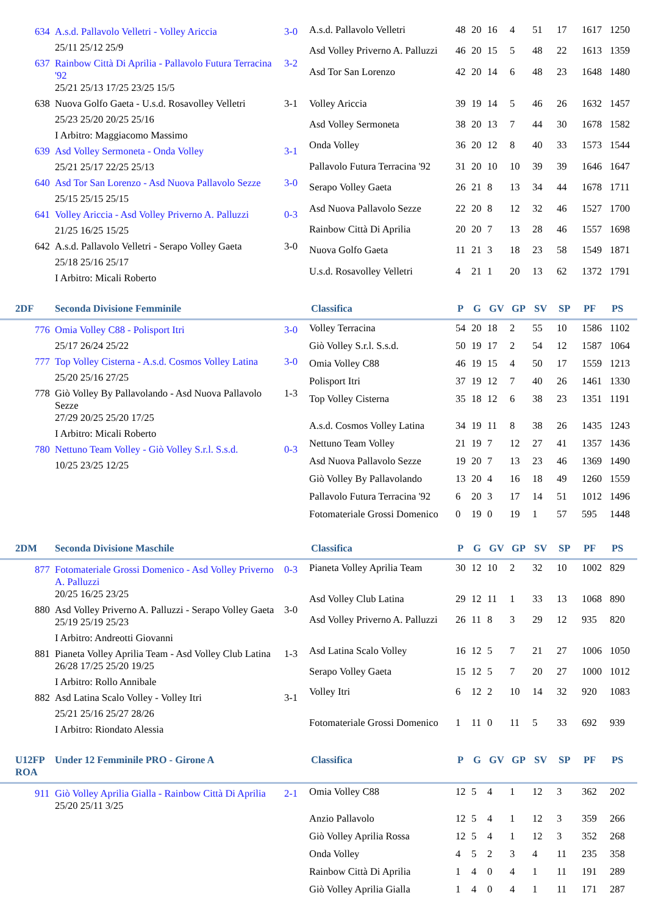634 A.s.d. Pallavolo Velletri - Volley Ariccia 3-0
25/11 25/12 25/9
637 Rainbow Città Di Aprilia - Pallavolo Futura Terracina '92 3-2
25/21 25/13 17/25 23/25 15/5
638 Nuova Golfo Gaeta - U.s.d. Rosavolley Velletri 3-1
25/23 25/20 20/25 25/16
I Arbitro: Maggiacomo Massimo
639 Asd Volley Sermoneta - Onda Volley 3-1
25/21 25/17 22/25 25/13
640 Asd Tor San Lorenzo - Asd Nuova Pallavolo Sezze 3-0
25/15 25/15 25/15
641 Volley Ariccia - Asd Volley Priverno A. Palluzzi 0-3
21/25 16/25 15/25
642 A.s.d. Pallavolo Velletri - Serapo Volley Gaeta 3-0
25/18 25/16 25/17
I Arbitro: Micali Roberto
| A.s.d. Pallavolo Velletri | 48 | 20 | 16 | 4 | 51 | 17 | 1617 | 1250 |
| Asd Volley Priverno A. Palluzzi | 46 | 20 | 15 | 5 | 48 | 22 | 1613 | 1359 |
| Asd Tor San Lorenzo | 42 | 20 | 14 | 6 | 48 | 23 | 1648 | 1480 |
| Volley Ariccia | 39 | 19 | 14 | 5 | 46 | 26 | 1632 | 1457 |
| Asd Volley Sermoneta | 38 | 20 | 13 | 7 | 44 | 30 | 1678 | 1582 |
| Onda Volley | 36 | 20 | 12 | 8 | 40 | 33 | 1573 | 1544 |
| Pallavolo Futura Terracina '92 | 31 | 20 | 10 | 10 | 39 | 39 | 1646 | 1647 |
| Serapo Volley Gaeta | 26 | 21 | 8 | 13 | 34 | 44 | 1678 | 1711 |
| Asd Nuova Pallavolo Sezze | 22 | 20 | 8 | 12 | 32 | 46 | 1527 | 1700 |
| Rainbow Città Di Aprilia | 20 | 20 | 7 | 13 | 28 | 46 | 1557 | 1698 |
| Nuova Golfo Gaeta | 11 | 21 | 3 | 18 | 23 | 58 | 1549 | 1871 |
| U.s.d. Rosavolley Velletri | 4 | 21 | 1 | 20 | 13 | 62 | 1372 | 1791 |
2DF Seconda Divisione Femminile Classifica P G GV GP SV SP PF PS
776 Omia Volley C88 - Polisport Itri 3-0
25/17 26/24 25/22
777 Top Volley Cisterna - A.s.d. Cosmos Volley Latina 3-0
25/20 25/16 27/25
778 Giò Volley By Pallavolando - Asd Nuova Pallavolo Sezze 1-3
27/29 20/25 25/20 17/25
I Arbitro: Micali Roberto
780 Nettuno Team Volley - Giò Volley S.r.l. S.s.d. 0-3
10/25 23/25 12/25
| Volley Terracina | 54 | 20 | 18 | 2 | 55 | 10 | 1586 | 1102 |
| Giò Volley S.r.l. S.s.d. | 50 | 19 | 17 | 2 | 54 | 12 | 1587 | 1064 |
| Omia Volley C88 | 46 | 19 | 15 | 4 | 50 | 17 | 1559 | 1213 |
| Polisport Itri | 37 | 19 | 12 | 7 | 40 | 26 | 1461 | 1330 |
| Top Volley Cisterna | 35 | 18 | 12 | 6 | 38 | 23 | 1351 | 1191 |
| A.s.d. Cosmos Volley Latina | 34 | 19 | 11 | 8 | 38 | 26 | 1435 | 1243 |
| Nettuno Team Volley | 21 | 19 | 7 | 12 | 27 | 41 | 1357 | 1436 |
| Asd Nuova Pallavolo Sezze | 19 | 20 | 7 | 13 | 23 | 46 | 1369 | 1490 |
| Giò Volley By Pallavolando | 13 | 20 | 4 | 16 | 18 | 49 | 1260 | 1559 |
| Pallavolo Futura Terracina '92 | 6 | 20 | 3 | 17 | 14 | 51 | 1012 | 1496 |
| Fotomateriale Grossi Domenico | 0 | 19 | 0 | 19 | 1 | 57 | 595 | 1448 |
2DM Seconda Divisione Maschile Classifica P G GV GP SV SP PF PS
877 Fotomateriale Grossi Domenico - Asd Volley Priverno A. Palluzzi 0-3
20/25 16/25 23/25
880 Asd Volley Priverno A. Palluzzi - Serapo Volley Gaeta 3-0
25/19 25/19 25/23
I Arbitro: Andreotti Giovanni
881 Pianeta Volley Aprilia Team - Asd Volley Club Latina 1-3
26/28 17/25 25/20 19/25
I Arbitro: Rollo Annibale
882 Asd Latina Scalo Volley - Volley Itri 3-1
25/21 25/16 25/27 28/26
I Arbitro: Riondato Alessia
| Pianeta Volley Aprilia Team | 30 | 12 | 10 | 2 | 32 | 10 | 1002 | 829 |
| Asd Volley Club Latina | 29 | 12 | 11 | 1 | 33 | 13 | 1068 | 890 |
| Asd Volley Priverno A. Palluzzi | 26 | 11 | 8 | 3 | 29 | 12 | 935 | 820 |
| Asd Latina Scalo Volley | 16 | 12 | 5 | 7 | 21 | 27 | 1006 | 1050 |
| Serapo Volley Gaeta | 15 | 12 | 5 | 7 | 20 | 27 | 1000 | 1012 |
| Volley Itri | 6 | 12 | 2 | 10 | 14 | 32 | 920 | 1083 |
| Fotomateriale Grossi Domenico | 1 | 11 | 0 | 11 | 5 | 33 | 692 | 939 |
U12FP ROA Under 12 Femminile PRO - Girone A Classifica P G GV GP SV SP PF PS
911 Giò Volley Aprilia Gialla - Rainbow Città Di Aprilia 2-1
25/20 25/11 3/25
| Omia Volley C88 | 12 | 5 | 4 | 1 | 12 | 3 | 362 | 202 |
| Anzio Pallavolo | 12 | 5 | 4 | 1 | 12 | 3 | 359 | 266 |
| Giò Volley Aprilia Rossa | 12 | 5 | 4 | 1 | 12 | 3 | 352 | 268 |
| Onda Volley | 4 | 5 | 2 | 3 | 4 | 11 | 235 | 358 |
| Rainbow Città Di Aprilia | 1 | 4 | 0 | 4 | 1 | 11 | 191 | 289 |
| Giò Volley Aprilia Gialla | 1 | 4 | 0 | 4 | 1 | 11 | 171 | 287 |